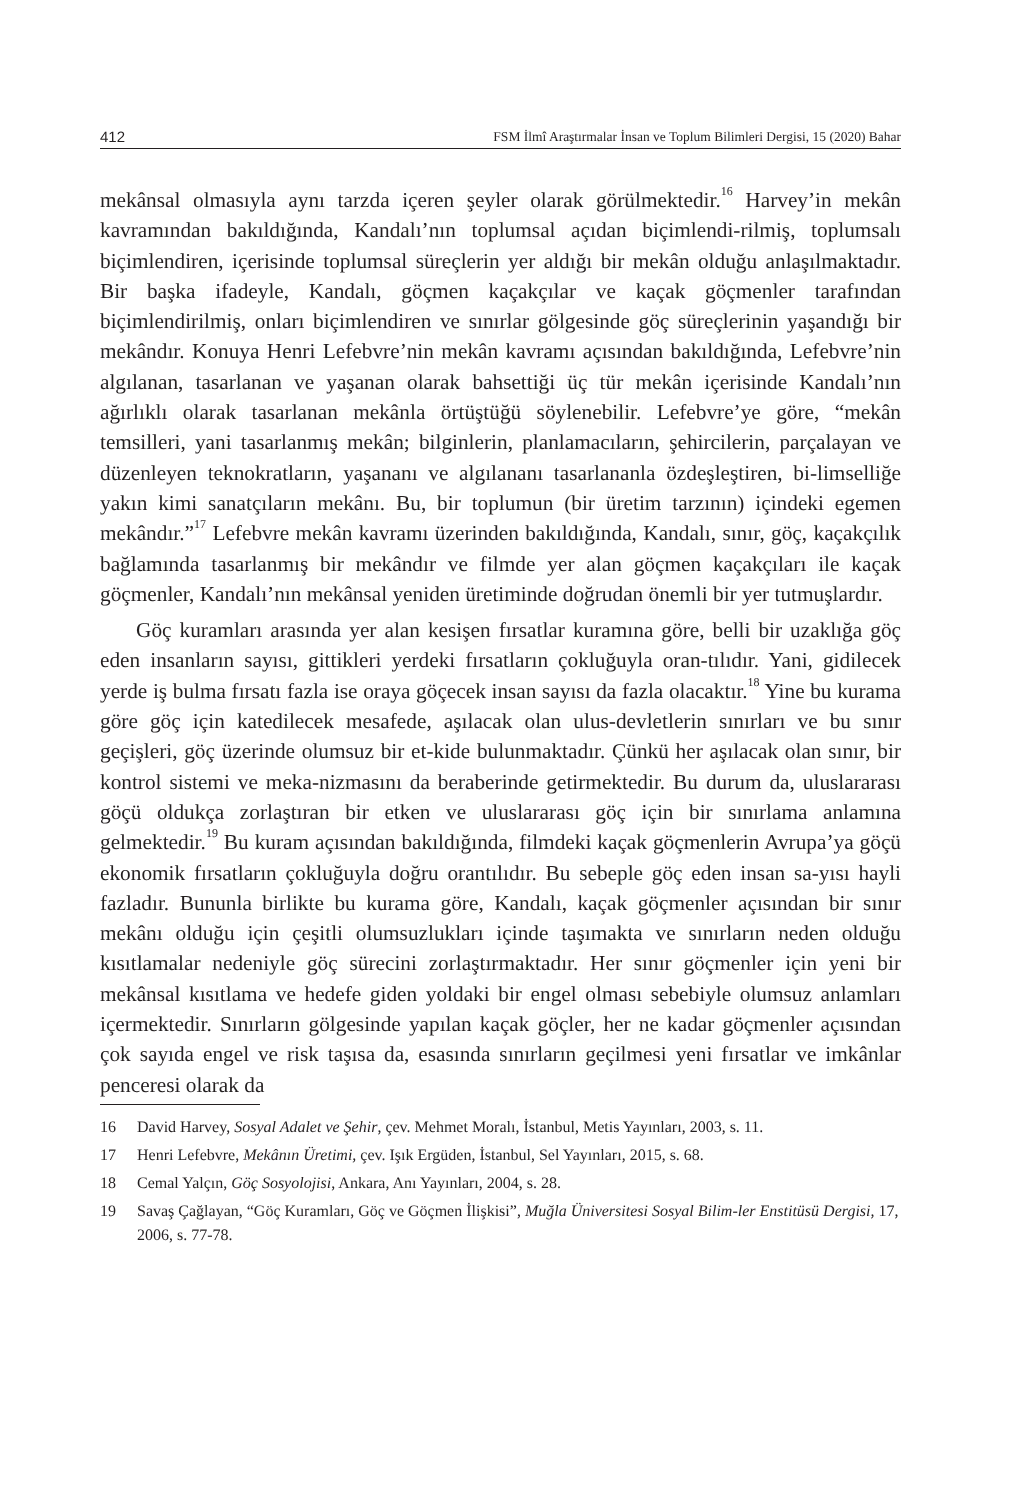412 FSM İlmî Araştırmalar İnsan ve Toplum Bilimleri Dergisi, 15 (2020) Bahar
mekânsal olmasıyla aynı tarzda içeren şeyler olarak görülmektedir.<sup>16</sup> Harvey’in mekân kavramından bakıldığında, Kandalı’nın toplumsal açıdan biçimlendi-rilmiş, toplumsalı biçimlendiren, içerisinde toplumsal süreçlerin yer aldığı bir mekân olduğu anlaşılmaktadır. Bir başka ifadeyle, Kandalı, göçmen kaçakçılar ve kaçak göçmenler tarafından biçimlendirilmiş, onları biçimlendiren ve sınırlar gölgesinde göç süreçlerinin yaşandığı bir mekândır. Konuya Henri Lefebvre’nin mekân kavramı açısından bakıldığında, Lefebvre’nin algılanan, tasarlanan ve yaşanan olarak bahsettiği üç tür mekân içerisinde Kandalı’nın ağırlıklı olarak tasarlanan mekânla örtüştüğü söylenebilir. Lefebvre’ye göre, “mekân temsilleri, yani tasarlanmış mekân; bilginlerin, planlamacıların, şehircilerin, parçalayan ve düzenleyen teknokratların, yaşananı ve algılananı tasarlananla özdeşleştiren, bi-limselliğe yakın kimi sanatçıların mekânı. Bu, bir toplumun (bir üretim tarzının) içindeki egemen mekândır.”<sup>17</sup> Lefebvre mekân kavramı üzerinden bakıldığında, Kandalı, sınır, göç, kaçakçılık bağlamında tasarlanmış bir mekândır ve filmde yer alan göçmen kaçakçıları ile kaçak göçmenler, Kandalı’nın mekânsal yeniden üretiminde doğrudan önemli bir yer tutmuşlardır.
Göç kuramları arasında yer alan kesişen fırsatlar kuramına göre, belli bir uzaklığa göç eden insanların sayısı, gittikleri yerdeki fırsatların çokluğuyla oran-tılıdır. Yani, gidilecek yerde iş bulma fırsatı fazla ise oraya göçecek insan sayısı da fazla olacaktır.<sup>18</sup> Yine bu kurama göre göç için katedilecek mesafede, aşılacak olan ulus-devletlerin sınırları ve bu sınır geçişleri, göç üzerinde olumsuz bir et-kide bulunmaktadır. Çünkü her aşılacak olan sınır, bir kontrol sistemi ve meka-nizmasını da beraberinde getirmektedir. Bu durum da, uluslararası göçü oldukça zorlaştıran bir etken ve uluslararası göç için bir sınırlama anlamına gelmektedir.<sup>19</sup> Bu kuram açısından bakıldığında, filmdeki kaçak göçmenlerin Avrupa’ya göçü ekonomik fırsatların çokluğuyla doğru orantılıdır. Bu sebeple göç eden insan sa-yısı hayli fazladır. Bununla birlikte bu kurama göre, Kandalı, kaçak göçmenler açısından bir sınır mekânı olduğu için çeşitli olumsuzlukları içinde taşımakta ve sınırların neden olduğu kısıtlamalar nedeniyle göç sürecini zorlaştırmaktadır. Her sınır göçmenler için yeni bir mekânsal kısıtlama ve hedefe giden yoldaki bir engel olması sebebiyle olumsuz anlamları içermektedir. Sınırların gölgesinde yapılan kaçak göçler, her ne kadar göçmenler açısından çok sayıda engel ve risk taşısa da, esasında sınırların geçilmesi yeni fırsatlar ve imkânlar penceresi olarak da
16 David Harvey, Sosyal Adalet ve Şehir, çev. Mehmet Moralı, İstanbul, Metis Yayınları, 2003, s. 11.
17 Henri Lefebvre, Mekânın Üretimi, çev. Işık Ergüden, İstanbul, Sel Yayınları, 2015, s. 68.
18 Cemal Yalçın, Göç Sosyolojisi, Ankara, Anı Yayınları, 2004, s. 28.
19 Savaş Çağlayan, “Göç Kuramları, Göç ve Göçmen İlişkisi”, Muğla Üniversitesi Sosyal Bilim-ler Enstitüsü Dergisi, 17, 2006, s. 77-78.